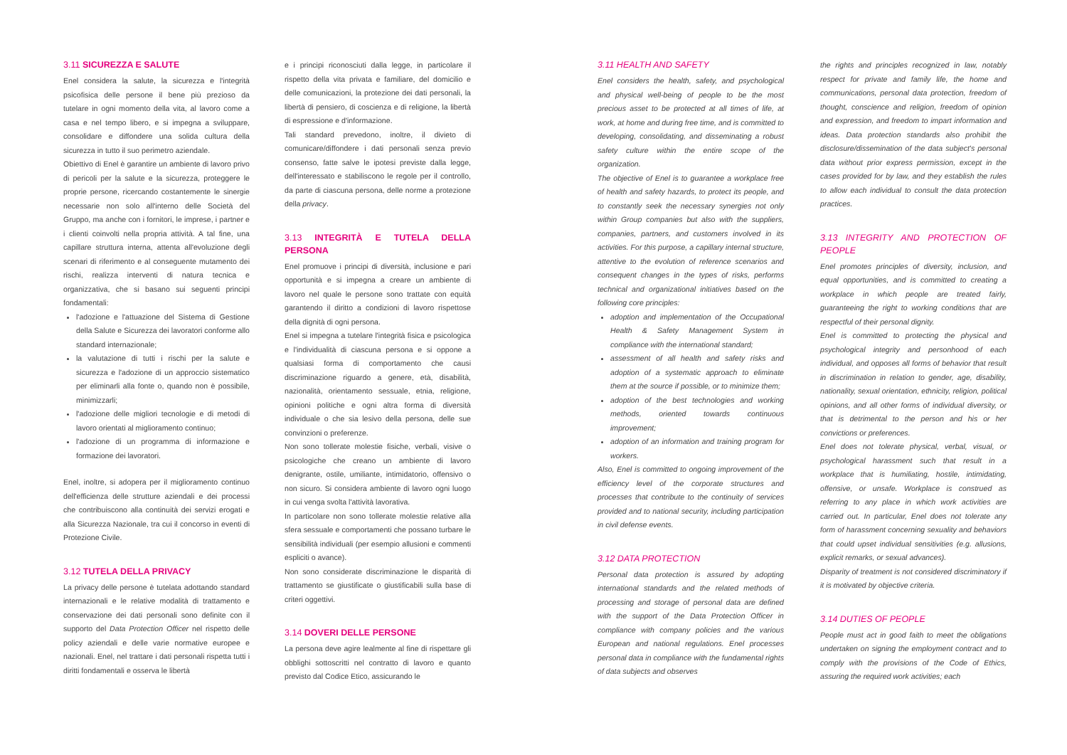3.11 SICUREZZA E SALUTE
Enel considera la salute, la sicurezza e l'integrità psicofisica delle persone il bene più prezioso da tutelare in ogni momento della vita, al lavoro come a casa e nel tempo libero, e si impegna a sviluppare, consolidare e diffondere una solida cultura della sicurezza in tutto il suo perimetro aziendale.
Obiettivo di Enel è garantire un ambiente di lavoro privo di pericoli per la salute e la sicurezza, proteggere le proprie persone, ricercando costantemente le sinergie necessarie non solo all'interno delle Società del Gruppo, ma anche con i fornitori, le imprese, i partner e i clienti coinvolti nella propria attività. A tal fine, una capillare struttura interna, attenta all'evoluzione degli scenari di riferimento e al conseguente mutamento dei rischi, realizza interventi di natura tecnica e organizzativa, che si basano sui seguenti principi fondamentali:
l'adozione e l'attuazione del Sistema di Gestione della Salute e Sicurezza dei lavoratori conforme allo standard internazionale;
la valutazione di tutti i rischi per la salute e sicurezza e l'adozione di un approccio sistematico per eliminarli alla fonte o, quando non è possibile, minimizzarli;
l'adozione delle migliori tecnologie e di metodi di lavoro orientati al miglioramento continuo;
l'adozione di un programma di informazione e formazione dei lavoratori.
Enel, inoltre, si adopera per il miglioramento continuo dell'efficienza delle strutture aziendali e dei processi che contribuiscono alla continuità dei servizi erogati e alla Sicurezza Nazionale, tra cui il concorso in eventi di Protezione Civile.
3.12 TUTELA DELLA PRIVACY
La privacy delle persone è tutelata adottando standard internazionali e le relative modalità di trattamento e conservazione dei dati personali sono definite con il supporto del Data Protection Officer nel rispetto delle policy aziendali e delle varie normative europee e nazionali. Enel, nel trattare i dati personali rispetta tutti i diritti fondamentali e osserva le libertà
e i principi riconosciuti dalla legge, in particolare il rispetto della vita privata e familiare, del domicilio e delle comunicazioni, la protezione dei dati personali, la libertà di pensiero, di coscienza e di religione, la libertà di espressione e d'informazione.
Tali standard prevedono, inoltre, il divieto di comunicare/diffondere i dati personali senza previo consenso, fatte salve le ipotesi previste dalla legge, dell'interessato e stabiliscono le regole per il controllo, da parte di ciascuna persona, delle norme a protezione della privacy.
3.13 INTEGRITÀ E TUTELA DELLA PERSONA
Enel promuove i principi di diversità, inclusione e pari opportunità e si impegna a creare un ambiente di lavoro nel quale le persone sono trattate con equità garantendo il diritto a condizioni di lavoro rispettose della dignità di ogni persona.
Enel si impegna a tutelare l'integrità fisica e psicologica e l'individualità di ciascuna persona e si oppone a qualsiasi forma di comportamento che causi discriminazione riguardo a genere, età, disabilità, nazionalità, orientamento sessuale, etnia, religione, opinioni politiche e ogni altra forma di diversità individuale o che sia lesivo della persona, delle sue convinzioni o preferenze.
Non sono tollerate molestie fisiche, verbali, visive o psicologiche che creano un ambiente di lavoro denigrante, ostile, umiliante, intimidatorio, offensivo o non sicuro. Si considera ambiente di lavoro ogni luogo in cui venga svolta l'attività lavorativa.
In particolare non sono tollerate molestie relative alla sfera sessuale e comportamenti che possano turbare le sensibilità individuali (per esempio allusioni e commenti espliciti o avance).
Non sono considerate discriminazione le disparità di trattamento se giustificate o giustificabili sulla base di criteri oggettivi.
3.14 DOVERI DELLE PERSONE
La persona deve agire lealmente al fine di rispettare gli obblighi sottoscritti nel contratto di lavoro e quanto previsto dal Codice Etico, assicurando le
3.11 HEALTH AND SAFETY
Enel considers the health, safety, and psychological and physical well-being of people to be the most precious asset to be protected at all times of life, at work, at home and during free time, and is committed to developing, consolidating, and disseminating a robust safety culture within the entire scope of the organization.
The objective of Enel is to guarantee a workplace free of health and safety hazards, to protect its people, and to constantly seek the necessary synergies not only within Group companies but also with the suppliers, companies, partners, and customers involved in its activities. For this purpose, a capillary internal structure, attentive to the evolution of reference scenarios and consequent changes in the types of risks, performs technical and organizational initiatives based on the following core principles:
adoption and implementation of the Occupational Health & Safety Management System in compliance with the international standard;
assessment of all health and safety risks and adoption of a systematic approach to eliminate them at the source if possible, or to minimize them;
adoption of the best technologies and working methods, oriented towards continuous improvement;
adoption of an information and training program for workers.
Also, Enel is committed to ongoing improvement of the efficiency level of the corporate structures and processes that contribute to the continuity of services provided and to national security, including participation in civil defense events.
3.12 DATA PROTECTION
Personal data protection is assured by adopting international standards and the related methods of processing and storage of personal data are defined with the support of the Data Protection Officer in compliance with company policies and the various European and national regulations. Enel processes personal data in compliance with the fundamental rights of data subjects and observes
the rights and principles recognized in law, notably respect for private and family life, the home and communications, personal data protection, freedom of thought, conscience and religion, freedom of opinion and expression, and freedom to impart information and ideas. Data protection standards also prohibit the disclosure/dissemination of the data subject's personal data without prior express permission, except in the cases provided for by law, and they establish the rules to allow each individual to consult the data protection practices.
3.13 INTEGRITY AND PROTECTION OF PEOPLE
Enel promotes principles of diversity, inclusion, and equal opportunities, and is committed to creating a workplace in which people are treated fairly, guaranteeing the right to working conditions that are respectful of their personal dignity.
Enel is committed to protecting the physical and psychological integrity and personhood of each individual, and opposes all forms of behavior that result in discrimination in relation to gender, age, disability, nationality, sexual orientation, ethnicity, religion, political opinions, and all other forms of individual diversity, or that is detrimental to the person and his or her convictions or preferences.
Enel does not tolerate physical, verbal, visual, or psychological harassment such that result in a workplace that is humiliating, hostile, intimidating, offensive, or unsafe. Workplace is construed as referring to any place in which work activities are carried out. In particular, Enel does not tolerate any form of harassment concerning sexuality and behaviors that could upset individual sensitivities (e.g. allusions, explicit remarks, or sexual advances).
Disparity of treatment is not considered discriminatory if it is motivated by objective criteria.
3.14 DUTIES OF PEOPLE
People must act in good faith to meet the obligations undertaken on signing the employment contract and to comply with the provisions of the Code of Ethics, assuring the required work activities; each